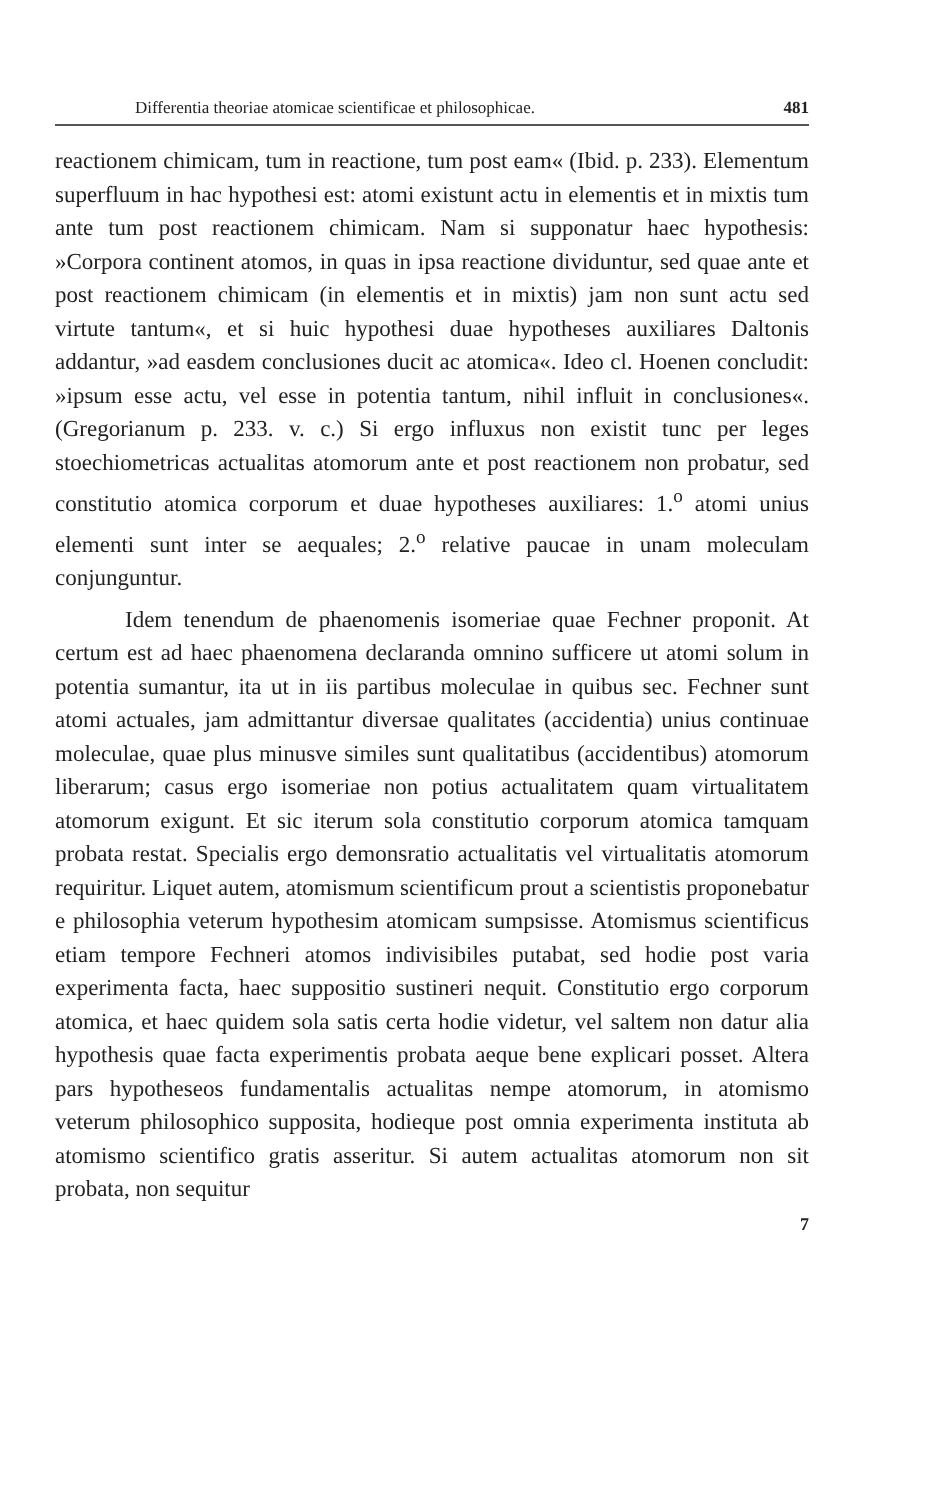Differentia theoriae atomicae scientificae et philosophicae. 481
reactionem chimicam, tum in reactione, tum post eam« (Ibid. p. 233). Elementum superfluum in hac hypothesi est: atomi existunt actu in elementis et in mixtis tum ante tum post reactionem chimicam. Nam si supponatur haec hypothesis: »Corpora continent atomos, in quas in ipsa reactione dividuntur, sed quae ante et post reactionem chimicam (in elementis et in mixtis) jam non sunt actu sed virtute tantum«, et si huic hypothesi duae hypotheses auxiliares Daltonis addantur, »ad easdem conclusiones ducit ac atomica«. Ideo cl. Hoenen concludit: »ipsum esse actu, vel esse in potentia tantum, nihil influit in conclusiones«. (Gregorianum p. 233. v. c.) Si ergo influxus non existit tunc per leges stoechiometricas actualitas atomorum ante et post reactionem non probatur, sed constitutio atomica corporum et duae hypotheses auxiliares: 1.<sup>o</sup> atomi unius elementi sunt inter se aequales; 2.<sup>o</sup> relative paucae in unam moleculam conjunguntur.
Idem tenendum de phaenomenis isomeriae quae Fechner proponit. At certum est ad haec phaenomena declaranda omnino sufficere ut atomi solum in potentia sumantur, ita ut in iis partibus moleculae in quibus sec. Fechner sunt atomi actuales, jam admittantur diversae qualitates (accidentia) unius continuae moleculae, quae plus minusve similes sunt qualitatibus (accidentibus) atomorum liberarum; casus ergo isomeriae non potius actualitatem quam virtualitatem atomorum exigunt. Et sic iterum sola constitutio corporum atomica tamquam probata restat. Specialis ergo demonsratio actualitatis vel virtualitatis atomorum requiritur. Liquet autem, atomismum scientificum prout a scientistis proponebatur e philosophia veterum hypothesim atomicam sumpsisse. Atomismus scientificus etiam tempore Fechneri atomos indivisibiles putabat, sed hodie post varia experimenta facta, haec suppositio sustineri nequit. Constitutio ergo corporum atomica, et haec quidem sola satis certa hodie videtur, vel saltem non datur alia hypothesis quae facta experimentis probata aeque bene explicari posset. Altera pars hypotheseos fundamentalis actualitas nempe atomorum, in atomismo veterum philosophico supposita, hodieque post omnia experimenta instituta ab atomismo scientifico gratis asseritur. Si autem actualitas atomorum non sit probata, non sequitur
7